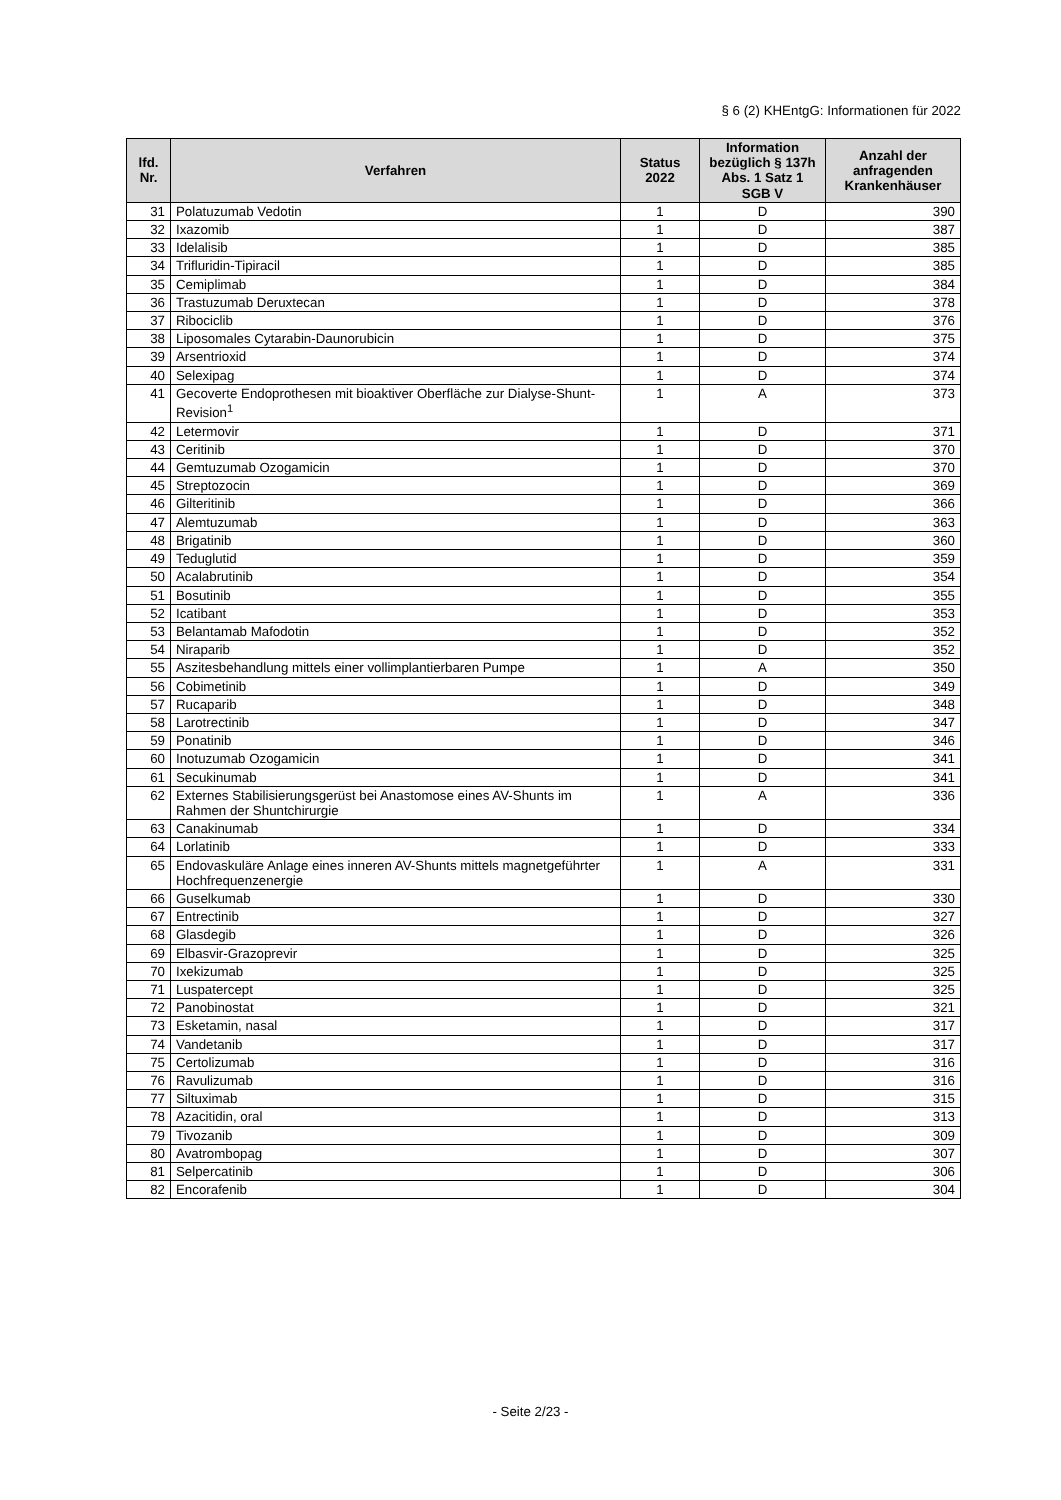§ 6 (2) KHEntgG: Informationen für 2022
| lfd. Nr. | Verfahren | Status 2022 | Information bezüglich § 137h Abs. 1 Satz 1 SGB V | Anzahl der anfragenden Krankenhäuser |
| --- | --- | --- | --- | --- |
| 31 | Polatuzumab Vedotin | 1 | D | 390 |
| 32 | Ixazomib | 1 | D | 387 |
| 33 | Idelalisib | 1 | D | 385 |
| 34 | Trifluridin-Tipiracil | 1 | D | 385 |
| 35 | Cemiplimab | 1 | D | 384 |
| 36 | Trastuzumab Deruxtecan | 1 | D | 378 |
| 37 | Ribociclib | 1 | D | 376 |
| 38 | Liposomales Cytarabin-Daunorubicin | 1 | D | 375 |
| 39 | Arsentrioxid | 1 | D | 374 |
| 40 | Selexipag | 1 | D | 374 |
| 41 | Gecoverte Endoprothesen mit bioaktiver Oberfläche zur Dialyse-Shunt-Revision<sup>1</sup> | 1 | A | 373 |
| 42 | Letermovir | 1 | D | 371 |
| 43 | Ceritinib | 1 | D | 370 |
| 44 | Gemtuzumab Ozogamicin | 1 | D | 370 |
| 45 | Streptozocin | 1 | D | 369 |
| 46 | Gilteritinib | 1 | D | 366 |
| 47 | Alemtuzumab | 1 | D | 363 |
| 48 | Brigatinib | 1 | D | 360 |
| 49 | Teduglutid | 1 | D | 359 |
| 50 | Acalabrutinib | 1 | D | 354 |
| 51 | Bosutinib | 1 | D | 355 |
| 52 | Icatibant | 1 | D | 353 |
| 53 | Belantamab Mafodotin | 1 | D | 352 |
| 54 | Niraparib | 1 | D | 352 |
| 55 | Aszitesbehandlung mittels einer vollimplantierbaren Pumpe | 1 | A | 350 |
| 56 | Cobimetinib | 1 | D | 349 |
| 57 | Rucaparib | 1 | D | 348 |
| 58 | Larotrectinib | 1 | D | 347 |
| 59 | Ponatinib | 1 | D | 346 |
| 60 | Inotuzumab Ozogamicin | 1 | D | 341 |
| 61 | Secukinumab | 1 | D | 341 |
| 62 | Externes Stabilisierungsgerüst bei Anastomose eines AV-Shunts im Rahmen der Shuntchirurgie | 1 | A | 336 |
| 63 | Canakinumab | 1 | D | 334 |
| 64 | Lorlatinib | 1 | D | 333 |
| 65 | Endovaskuläre Anlage eines inneren AV-Shunts mittels magnetgeführter Hochfrequenzenergie | 1 | A | 331 |
| 66 | Guselkumab | 1 | D | 330 |
| 67 | Entrectinib | 1 | D | 327 |
| 68 | Glasdegib | 1 | D | 326 |
| 69 | Elbasvir-Grazoprevir | 1 | D | 325 |
| 70 | Ixekizumab | 1 | D | 325 |
| 71 | Luspatercept | 1 | D | 325 |
| 72 | Panobinostat | 1 | D | 321 |
| 73 | Esketamin, nasal | 1 | D | 317 |
| 74 | Vandetanib | 1 | D | 317 |
| 75 | Certolizumab | 1 | D | 316 |
| 76 | Ravulizumab | 1 | D | 316 |
| 77 | Siltuximab | 1 | D | 315 |
| 78 | Azacitidin, oral | 1 | D | 313 |
| 79 | Tivozanib | 1 | D | 309 |
| 80 | Avatrombopag | 1 | D | 307 |
| 81 | Selpercatinib | 1 | D | 306 |
| 82 | Encorafenib | 1 | D | 304 |
- Seite 2/23 -